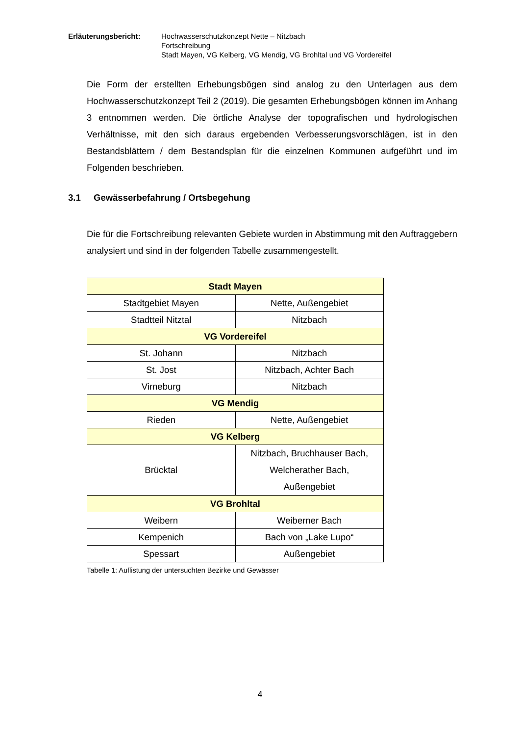Erläuterungsbericht: Hochwasserschutzkonzept Nette – Nitzbach
Fortschreibung
Stadt Mayen, VG Kelberg, VG Mendig, VG Brohltal und VG Vordereifel
Die Form der erstellten Erhebungsbögen sind analog zu den Unterlagen aus dem Hochwasserschutzkonzept Teil 2 (2019). Die gesamten Erhebungsbögen können im Anhang 3 entnommen werden. Die örtliche Analyse der topografischen und hydrologischen Verhältnisse, mit den sich daraus ergebenden Verbesserungsvorschlägen, ist in den Bestandsblättern / dem Bestandsplan für die einzelnen Kommunen aufgeführt und im Folgenden beschrieben.
3.1 Gewässerbefahrung / Ortsbegehung
Die für die Fortschreibung relevanten Gebiete wurden in Abstimmung mit den Auftraggebern analysiert und sind in der folgenden Tabelle zusammengestellt.
| Stadt Mayen | |
| --- | --- |
| Stadtgebiet Mayen | Nette, Außengebiet |
| Stadtteil Nitztal | Nitzbach |
| VG Vordereifel | |
| St. Johann | Nitzbach |
| St. Jost | Nitzbach, Achter Bach |
| Virneburg | Nitzbach |
| VG Mendig | |
| Rieden | Nette, Außengebiet |
| VG Kelberg | |
| Brücktal | Nitzbach, Bruchhauser Bach, Welcherather Bach, Außengebiet |
| VG Brohltal | |
| Weibern | Weiberner Bach |
| Kempenich | Bach von „Lake Lupo“ |
| Spessart | Außengebiet |
Tabelle 1: Auflistung der untersuchten Bezirke und Gewässer
4